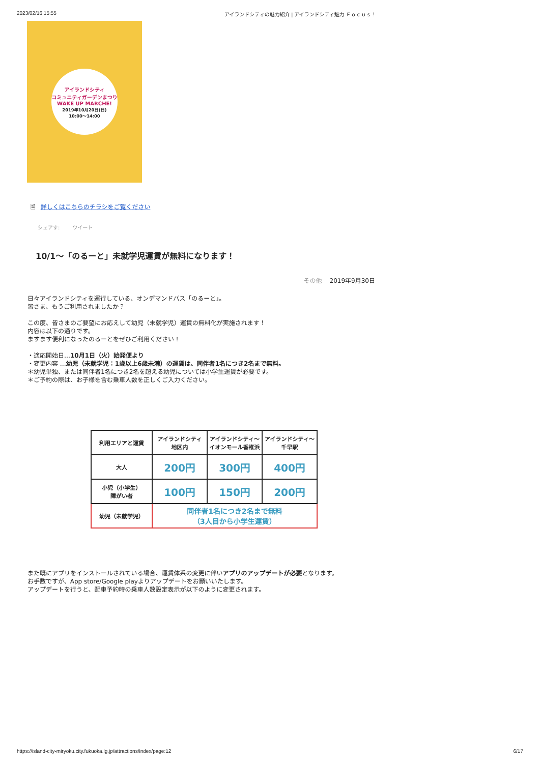2023/02/16 15:55 アイランドシティの魅力紹介 | アイランドシティ魅力 Ｆｏｃｕｓ！
アイランドシティ
コミュニティガーデンまつり
WAKE UP MARCHE!
2019年10月20日(日)
10:00～14:00
🗎 詳しくはこちらのチラシをご覧ください
シェアす: ツイート
10/1～「のるーと」未就学児運賃が無料になります！
その他 2019年9月30日
日々アイランドシティを運行している、オンデマンドバス「のるーと」。
皆さま、もうご利用されましたか？
この度、皆さまのご要望にお応えして幼児（未就学児）運賃の無料化が実施されます！
内容は以下の通りです。
ますます便利になったのるーとをぜひご利用ください！
・適応開始日…10月1日（火）始発便より
・変更内容 …幼児（未就学児：1歳以上6歳未満）の運賃は、同伴者1名につき2名まで無料。
＊幼児単独、または同伴者1名につき2名を超える幼児については小学生運賃が必要です。
＊ご予約の際は、お子様を含む乗車人数を正しくご入力ください。
| 利用エリアと運賃 | アイランドシティ 地区内 | アイランドシティ～ イオンモール香椎浜 | アイランドシティ～ 千早駅 |
| 大人 | 200円 | 300円 | 400円 |
| 小児（小学生） 障がい者 | 100円 | 150円 | 200円 |
| 幼児（未就学児） | 同伴者1名につき2名まで無料 （3人目から小学生運賃） | | |
また既にアプリをインストールされている場合、運賃体系の変更に伴いアプリのアップデートが必要となります。
お手数ですが、App store/Google playよりアップデートをお願いいたします。
アップデートを行うと、配車予約時の乗車人数設定表示が以下のように変更されます。
https://island-city-miryoku.city.fukuoka.lg.jp/attractions/index/page:12 6/17